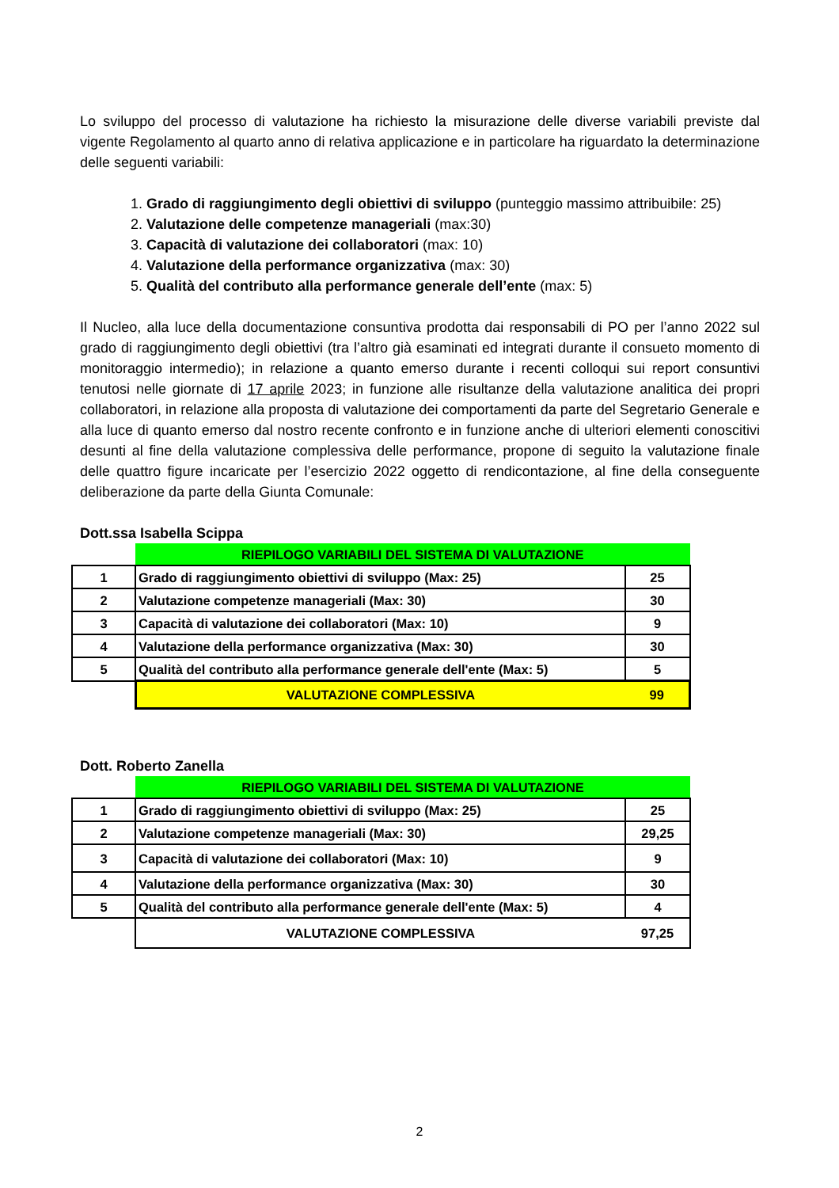Lo sviluppo del processo di valutazione ha richiesto la misurazione delle diverse variabili previste dal vigente Regolamento al quarto anno di relativa applicazione e in particolare ha riguardato la determinazione delle seguenti variabili:
1. Grado di raggiungimento degli obiettivi di sviluppo (punteggio massimo attribuibile: 25)
2. Valutazione delle competenze manageriali (max:30)
3. Capacità di valutazione dei collaboratori (max: 10)
4. Valutazione della performance organizzativa (max: 30)
5. Qualità del contributo alla performance generale dell’ente (max: 5)
Il Nucleo, alla luce della documentazione consuntiva prodotta dai responsabili di PO per l’anno 2022 sul grado di raggiungimento degli obiettivi (tra l’altro già esaminati ed integrati durante il consueto momento di monitoraggio intermedio); in relazione a quanto emerso durante i recenti colloqui sui report consuntivi tenutosi nelle giornate di 17 aprile 2023; in funzione alle risultanze della valutazione analitica dei propri collaboratori, in relazione alla proposta di valutazione dei comportamenti da parte del Segretario Generale e alla luce di quanto emerso dal nostro recente confronto e in funzione anche di ulteriori elementi conoscitivi desunti al fine della valutazione complessiva delle performance, propone di seguito la valutazione finale delle quattro figure incaricate per l’esercizio 2022 oggetto di rendicontazione, al fine della conseguente deliberazione da parte della Giunta Comunale:
Dott.ssa Isabella Scippa
| | RIEPILOGO VARIABILI DEL SISTEMA DI VALUTAZIONE | |
| 1 | Grado di raggiungimento obiettivi di sviluppo (Max: 25) | 25 |
| 2 | Valutazione competenze manageriali (Max: 30) | 30 |
| 3 | Capacità di valutazione dei collaboratori (Max: 10) | 9 |
| 4 | Valutazione della performance organizzativa (Max: 30) | 30 |
| 5 | Qualità del contributo alla performance generale dell'ente (Max: 5) | 5 |
| | VALUTAZIONE COMPLESSIVA | 99 |
Dott. Roberto Zanella
| | RIEPILOGO VARIABILI DEL SISTEMA DI VALUTAZIONE | |
| 1 | Grado di raggiungimento obiettivi di sviluppo (Max: 25) | 25 |
| 2 | Valutazione competenze manageriali (Max: 30) | 29,25 |
| 3 | Capacità di valutazione dei collaboratori (Max: 10) | 9 |
| 4 | Valutazione della performance organizzativa (Max: 30) | 30 |
| 5 | Qualità del contributo alla performance generale dell'ente (Max: 5) | 4 |
| | VALUTAZIONE COMPLESSIVA | 97,25 |
2